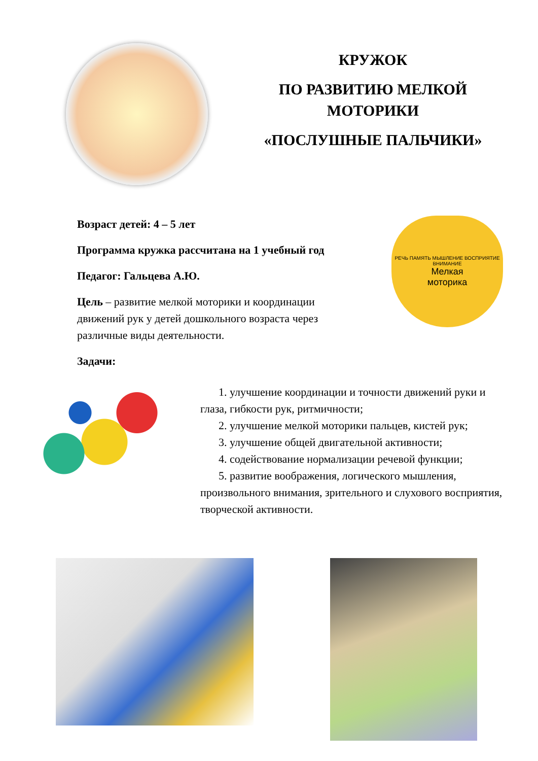КРУЖОК
ПО РАЗВИТИЮ МЕЛКОЙ
МОТОРИКИ
«ПОСЛУШНЫЕ ПАЛЬЧИКИ»
Возраст детей: 4 – 5 лет
Программа кружка рассчитана на 1 учебный год
Педагог: Гальцева А.Ю.
Цель – развитие мелкой моторики и координации движений рук у детей дошкольного возраста через различные виды деятельности.
Задачи:
РЕЧЬ ПАМЯТЬ МЫШЛЕНИЕ ВОСПРИЯТИЕ ВНИМАНИЕ
Мелкая
моторика
1. улучшение координации и точности движений руки и глаза, гибкости рук, ритмичности;
2. улучшение мелкой моторики пальцев, кистей рук;
3. улучшение общей двигательной активности;
4. содействование нормализации речевой функции;
5. развитие воображения, логического мышления, произвольного внимания, зрительного и слухового восприятия, творческой активности.